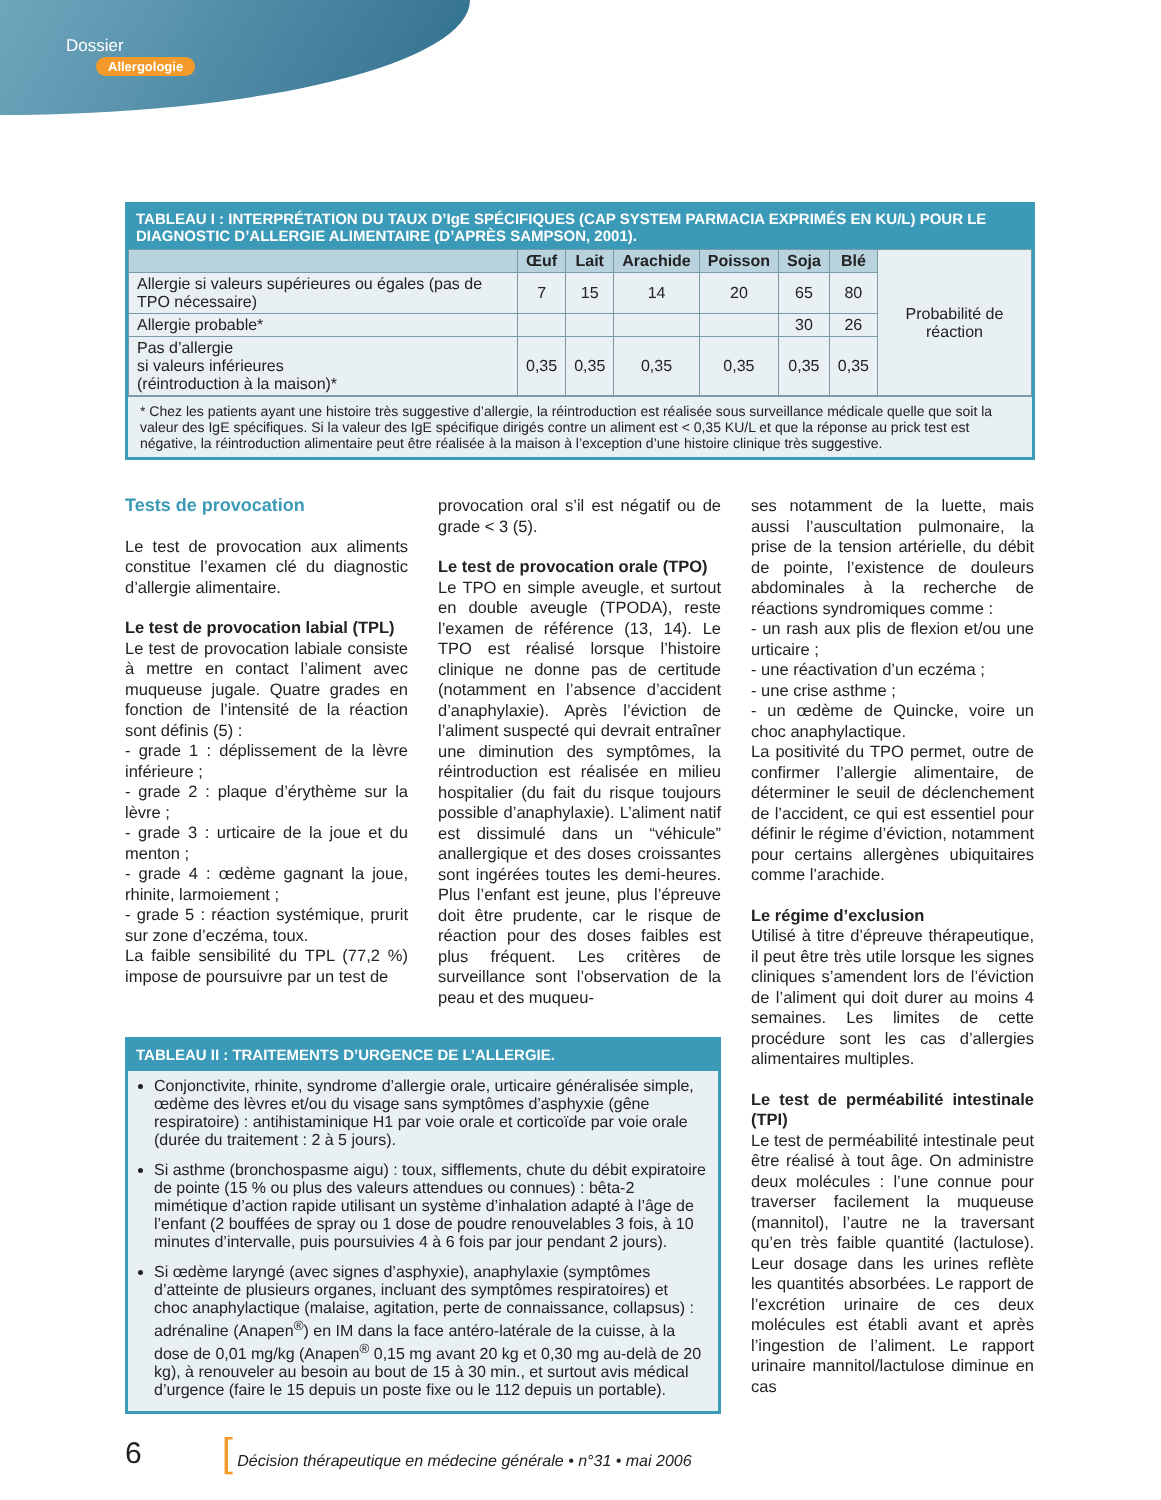Dossier
Allergologie
TABLEAU I : INTERPRÉTATION DU TAUX D’IgE SPÉCIFIQUES (CAP SYSTEM PARMACIA EXPRIMÉS EN KU/L) POUR LE DIAGNOSTIC D’ALLERGIE ALIMENTAIRE (D’APRÈS SAMPSON, 2001).
| | Œuf | Lait | Arachide | Poisson | Soja | Blé | Probabilité de réaction |
| Allergie si valeurs supérieures ou égales (pas de TPO nécessaire) | 7 | 15 | 14 | 20 | 65 | 80 | |
| Allergie probable* | | | | | 30 | 26 | |
| Pas d’allergie si valeurs inférieures (réintroduction à la maison)* | 0,35 | 0,35 | 0,35 | 0,35 | 0,35 | 0,35 | |
* Chez les patients ayant une histoire très suggestive d’allergie, la réintroduction est réalisée sous surveillance médicale quelle que soit la valeur des IgE spécifiques. Si la valeur des IgE spécifique dirigés contre un aliment est < 0,35 KU/L et que la réponse au prick test est négative, la réintroduction alimentaire peut être réalisée à la maison à l’exception d’une histoire clinique très suggestive.
Tests de provocation
Le test de provocation aux aliments constitue l’examen clé du diagnostic d’allergie alimentaire.
Le test de provocation labial (TPL)
Le test de provocation labiale consiste à mettre en contact l’aliment avec muqueuse jugale. Quatre grades en fonction de l’intensité de la réaction sont définis (5) :
- grade 1 : déplissement de la lèvre inférieure ;
- grade 2 : plaque d’érythème sur la lèvre ;
- grade 3 : urticaire de la joue et du menton ;
- grade 4 : œdème gagnant la joue, rhinite, larmoiement ;
- grade 5 : réaction systémique, prurit sur zone d’eczéma, toux.
La faible sensibilité du TPL (77,2 %) impose de poursuivre par un test de
provocation oral s’il est négatif ou de grade < 3 (5).
Le test de provocation orale (TPO)
Le TPO en simple aveugle, et surtout en double aveugle (TPODA), reste l’examen de référence (13, 14). Le TPO est réalisé lorsque l’histoire clinique ne donne pas de certitude (notamment en l’absence d’accident d’anaphylaxie). Après l’éviction de l’aliment suspecté qui devrait entraîner une diminution des symptômes, la réintroduction est réalisée en milieu hospitalier (du fait du risque toujours possible d’anaphylaxie). L’aliment natif est dissimulé dans un “véhicule” anallergique et des doses croissantes sont ingérées toutes les demi-heures. Plus l’enfant est jeune, plus l’épreuve doit être prudente, car le risque de réaction pour des doses faibles est plus fréquent. Les critères de surveillance sont l’observation de la peau et des muqueu-
TABLEAU II : TRAITEMENTS D’URGENCE DE L’ALLERGIE.
Conjonctivite, rhinite, syndrome d’allergie orale, urticaire généralisée simple, œdème des lèvres et/ou du visage sans symptômes d’asphyxie (gêne respiratoire) : antihistaminique H1 par voie orale et corticoïde par voie orale (durée du traitement : 2 à 5 jours).
Si asthme (bronchospasme aigu) : toux, sifflements, chute du débit expiratoire de pointe (15 % ou plus des valeurs attendues ou connues) : bêta-2 mimétique d’action rapide utilisant un système d’inhalation adapté à l’âge de l’enfant (2 bouffées de spray ou 1 dose de poudre renouvelables 3 fois, à 10 minutes d’intervalle, puis poursuivies 4 à 6 fois par jour pendant 2 jours).
Si œdème laryngé (avec signes d’asphyxie), anaphylaxie (symptômes d’atteinte de plusieurs organes, incluant des symptômes respiratoires) et choc anaphylactique (malaise, agitation, perte de connaissance, collapsus) : adrénaline (Anapen<sup>®</sup>) en IM dans la face antéro-latérale de la cuisse, à la dose de 0,01 mg/kg (Anapen<sup>®</sup> 0,15 mg avant 20 kg et 0,30 mg au-delà de 20 kg), à renouveler au besoin au bout de 15 à 30 min., et surtout avis médical d’urgence (faire le 15 depuis un poste fixe ou le 112 depuis un portable).
ses notamment de la luette, mais aussi l’auscultation pulmonaire, la prise de la tension artérielle, du débit de pointe, l’existence de douleurs abdominales à la recherche de réactions syndromiques comme :
- un rash aux plis de flexion et/ou une urticaire ;
- une réactivation d’un eczéma ;
- une crise asthme ;
- un œdème de Quincke, voire un choc anaphylactique.
La positivité du TPO permet, outre de confirmer l’allergie alimentaire, de déterminer le seuil de déclenchement de l’accident, ce qui est essentiel pour définir le régime d’éviction, notamment pour certains allergènes ubiquitaires comme l’arachide.
Le régime d’exclusion
Utilisé à titre d’épreuve thérapeutique, il peut être très utile lorsque les signes cliniques s’amendent lors de l’éviction de l’aliment qui doit durer au moins 4 semaines. Les limites de cette procédure sont les cas d’allergies alimentaires multiples.
Le test de perméabilité intestinale (TPI)
Le test de perméabilité intestinale peut être réalisé à tout âge. On administre deux molécules : l’une connue pour traverser facilement la muqueuse (mannitol), l’autre ne la traversant qu’en très faible quantité (lactulose). Leur dosage dans les urines reflète les quantités absorbées. Le rapport de l’excrétion urinaire de ces deux molécules est établi avant et après l’ingestion de l’aliment. Le rapport urinaire mannitol/lactulose diminue en cas
6 [ Décision thérapeutique en médecine générale • n°31 • mai 2006